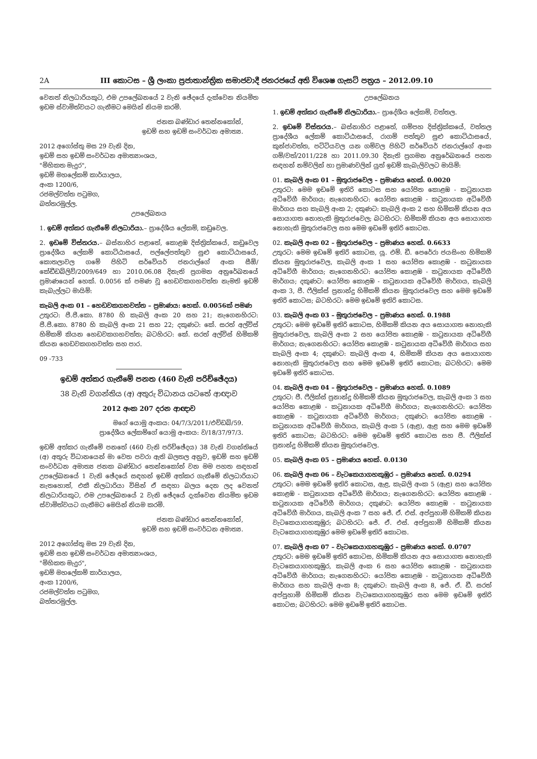2A III කොටස – ශ්‍රී ලංකා ප්‍රජාතාන්ත්‍රික සමාජවාදී ජනරජයේ අති විශෙෂ ගැසට් පත්‍රය – 2012.09.10
වෙනත් නිලධාරියකුට, එම උපලේඛනයේ 2 වැනි ඡේදයේ දැක්වෙන නියමිත ඉඩම ස්වාමිත්වයට ගැනීමට මෙයින් නියම කරමි.
ජනක බණ්ඩාර තෙන්නකෝන්,
ඉඩම් සහ ඉඩම් සංවර්ධන අමාත්‍ය.
2012 අගෝස්තු මස 29 වැනි දින,
ඉඩම් සහ ඉඩම් සංවර්ධන අමාත්‍යාංශය,
"මිහිකත මැදුර",
ඉඩම් මහලේකම් කාර්යාලය,
අංක 1200/6,
රජමල්වත්ත පටුමග,
බත්තරමුල්ල.
උපලේඛනය
1. ඉඩම් අත්කර ගැනීමේ නිලධාරියා.– ප්‍රාදේශීය ලේකම්, කඩුවෙල.
2. ඉඩමේ විස්තරය.– බස්නාහිර පළාතේ, කොළඹ දිස්ත්‍රික්කයේ, කඩුවෙල ප්‍රාදේශීය ලේකම් කොට්ඨාසයේ, පල්ලේපත්තුව සුළු කොට්ඨාසයේ, කොතලාවල ගමේ පිහිටි සර්වේයර් ජනරාල්ගේ අංක සීඕ/කේඩීඩබ්ලිව්/2009/649 හා 2010.06.08 දිනැති ප්‍රගමන අනුරේඛනයේ ප්‍රමාණයෙන් හෙක්. 0.0056 ක් පමණ වූ හෙඩවකගහවත්ත නැමති ඉඩම් කැබැල්ලට මායිම්:
කැබලි අංක 01 – හෙඩවකගහවත්ත – ප්‍රමාණය: හෙක්. 0.0056ක් පමණ
උතුරට: පී.පී.කො. 8780 හි කැබලි අංක 20 සහ 21; නැගෙනහිරට: පී.පී.කො. 8780 හි කැබලි අංක 21 සහ 22; දකුණට: කේ. සරත් අල්විස් හිමිකම් කියන හෙඩවකගහවත්ත; බටහිරට: කේ. සරත් අල්විස් හිමිකම් කියන හෙඩවකගහවත්ත සහ පාර.
09 -733
ඉඩම් අත්කර ගැනීමේ පනත (460 වැනි පරිච්ඡේදය)
38 වැනි වගන්තිය (අ) අතුරු විධානය යටතේ ආඥාව
2012 අංක 207 දරන ආඥාව
මගේ යොමු අංකය: 04/7/3/2011/එච්ඩබ්/59.
ප්‍රාදේශීය ලේකම්ගේ යොමු අංකය: ව/18/37/97/3.
ඉඩම් අත්කර ගැනීමේ පනතේ (460 වැනි පරිච්ඡේදය) 38 වැනි වගන්තියේ (අ) අතුරු විධානයෙන් මා වෙත පවරා ඇති බලතල අනුව, ඉඩම් සහ ඉඩම් සංවර්ධන අමාත්‍ය ජනක බණ්ඩාර තෙන්නකෝන් වන මම පහත සඳහන් උපලේඛනයේ 1 වැනි ඡේදයේ සඳහන් ඉඩම් අත්කර ගැනීමේ නිලධාරියාට නැතහොත්, එකී නිලධාරියා විසින් ඒ සඳහා බලය දෙන ලද වෙනත් නිලධාරියකුට, එම උපලේඛනයේ 2 වැනි ඡේදයේ දැක්වෙන නියමිත ඉඩම ස්වාමිත්වයට ගැනීමට මෙයින් නියම කරමි.
ජනක බණ්ඩාර තෙන්නකෝන්,
ඉඩම් සහ ඉඩම් සංවර්ධන අමාත්‍ය.
2012 අගෝස්තු මස 29 වැනි දින,
ඉඩම් සහ ඉඩම් සංවර්ධන අමාත්‍යාංශය,
"මිහිකත මැදුර",
ඉඩම් මහලේකම් කාර්යාලය,
අංක 1200/6,
රජමල්වත්ත පටුමග,
බත්තරමුල්ල.
උපලේඛනය
1. ඉඩම් අත්කර ගැනීමේ නිලධාරියා.– ප්‍රාදේශීය ලේකම්, වත්තල.
2. ඉඩමේ විස්තරය.– බස්නාහිර පළාතේ, ගම්පහ දිස්ත්‍රික්කයේ, වත්තල ප්‍රාදේශීය ලේකම් කොට්ඨාසයේ, රාගම් පත්තුව සුළු කොට්ඨාසයේ, කුන්ජාවත්ත, පට්ටියවල යන ගම්වල පිහිටි සර්වේයර් ජනරාල්ගේ අංක ගම්/වත්/2011/228 හා 2011.09.30 දිනැති ප්‍රගමන අනුරේඛනයේ පහත සඳහන් නම්වලින් හා ප්‍රමාණවලින් යුත් ඉඩම් කැබැලිවලට මායිම්:
01. කැබලි අංක 01 – මුතුරාජවෙල – ප්‍රමාණය හෙක්. 0.0020
උතුරට: මෙම ඉඩමේ ඉතිරි කොටස සහ යෝජිත කොළඹ - කටුනායක අධිවේගී මාර්ගය; නැගෙනහිරට: යෝජිත කොළඹ - කටුනායක අධිවේගී මාර්ගය සහ කැබලි අංක 2; දකුණට: කැබලි අංක 2 සහ හිමිකම් කියන අය සොයාගත නොහැකි මුතුරාජවෙල; බටහිරට: හිමිකම් කියන අය සොයාගත නොහැකි මුතුරාජවෙල සහ මෙම ඉඩමේ ඉතිරි කොටස.
02. කැබලි අංක 02 – මුතුරාජවෙල – ප්‍රමාණය හෙක්. 0.6633
උතුරට: මෙම ඉඩමේ ඉතිරි කොටස, යූ. එම්. ඩී. පෙරේරා ජයසිංහ හිමිකම් කියන මුතුරාජවෙල, කැබලි අංක 1 සහ යෝජිත කොළඹ - කටුනායක අධිවේගී මාර්ගය; නැගෙනහිරට: යෝජිත කොළඹ - කටුනායක අධිවේගී මාර්ගය; දකුණට: යෝජිත කොළඹ - කටුනායක අධිවේගී මාර්ගය, කැබලි අංක 3, ජී. ෆීලික්ස් ප්‍රනාන්දු හිමිකම් කියන මුතුරාජවෙල සහ මෙම ඉඩමේ ඉතිරි කොටස; බටහිරට: මෙම ඉඩමේ ඉතිරි කොටස.
03. කැබලි අංක 03 – මුතුරාජවෙල – ප්‍රමාණය හෙක්. 0.1988
උතුරට: මෙම ඉඩමේ ඉතිරි කොටස, හිමිකම් කියන අය සොයාගත නොහැකි මුතුරාජවෙල, කැබලි අංක 2 සහ යෝජිත කොළඹ - කටුනායක අධිවේගී මාර්ගය; නැගෙනහිරට: යෝජිත කොළඹ - කටුනායක අධිවේගී මාර්ගය සහ කැබලි අංක 4; දකුණට: කැබලි අංක 4, හිමිකම් කියන අය සොයාගත නොහැකි මුතුරාජවෙල සහ මෙම ඉඩමේ ඉතිරි කොටස; බටහිරට: මෙම ඉඩමේ ඉතිරි කොටස.
04. කැබලි අංක 04 – මුතුරාජවෙල – ප්‍රමාණය හෙක්. 0.1089
උතුරට: ජී. ෆීලික්ස් ප්‍රනාන්දු හිමිකම් කියන මුතුරාජවෙල, කැබලි අංක 3 සහ යෝජිත කොළඹ - කටුනායක අධිවේගී මාර්ගය; නැගෙනහිරට: යෝජිත කොළඹ - කටුනායක අධිවේගී මාර්ගය; දකුණට: යෝජිත කොළඹ - කටුනායක අධිවේගී මාර්ගය, කැබලි අංක 5 (ඇළ), ඇළ සහ මෙම ඉඩමේ ඉතිරි කොටස; බටහිරට: මෙම ඉඩමේ ඉතිරි කොටස සහ ජී. ෆීලික්ස් ප්‍රනාන්දු හිමිකම් කියන මුතුරාජවෙල.
05. කැබලි අංක 05 – ප්‍රමාණය හෙක්. 0.0130
06. කැබලි අංක 06 – වැටකෙයාගහකුඹුර – ප්‍රමාණය හෙක්. 0.0294
උතුරට: මෙම ඉඩමේ ඉතිරි කොටස, ඇළ, කැබලි අංක 5 (ඇළ) සහ යෝජිත කොළඹ - කටුනායක අධිවේගී මාර්ගය; නැගෙනහිරට: යෝජිත කොළඹ - කටුනායක අධිවේගී මාර්ගය; දකුණට: යෝජිත කොළඹ - කටුනායක අධිවේගී මාර්ගය, කැබලි අංක 7 සහ ජේ. ඒ. එස්. අප්පුහාමි හිමිකම් කියන වැටකෙයාගහකුඹුර; බටහිරට: ජේ. ඒ. එස්. අප්පුහාමි හිමිකම් කියන වැටකෙයාගහකුඹුර මෙම ඉඩමේ ඉතිරි කොටස.
07. කැබලි අංක 07 – වැටකෙයාගහකුඹුර – ප්‍රමාණය හෙක්. 0.0707
උතුරට: මෙම ඉඩමේ ඉතිරි කොටස, හිමිකම් කියන අය සොයාගත නොහැකි වැටකෙයාගහකුඹුර, කැබලි අංක 6 සහ යෝජිත කොළඹ - කටුනායක අධිවේගී මාර්ගය; නැගෙනහිරට: යෝජිත කොළඹ - කටුනායක අධිවේගී මාර්ගය සහ කැබලි අංක 8; දකුණට: කැබලි අංක 8, ජේ. ඒ. ඩී. සරත් අප්පුහාමි හිමිකම් කියන වැටකෙයාගහකුඹුර සහ මෙම ඉඩමේ ඉතිරි කොටස; බටහිරට: මෙම ඉඩමේ ඉතිරි කොටස.